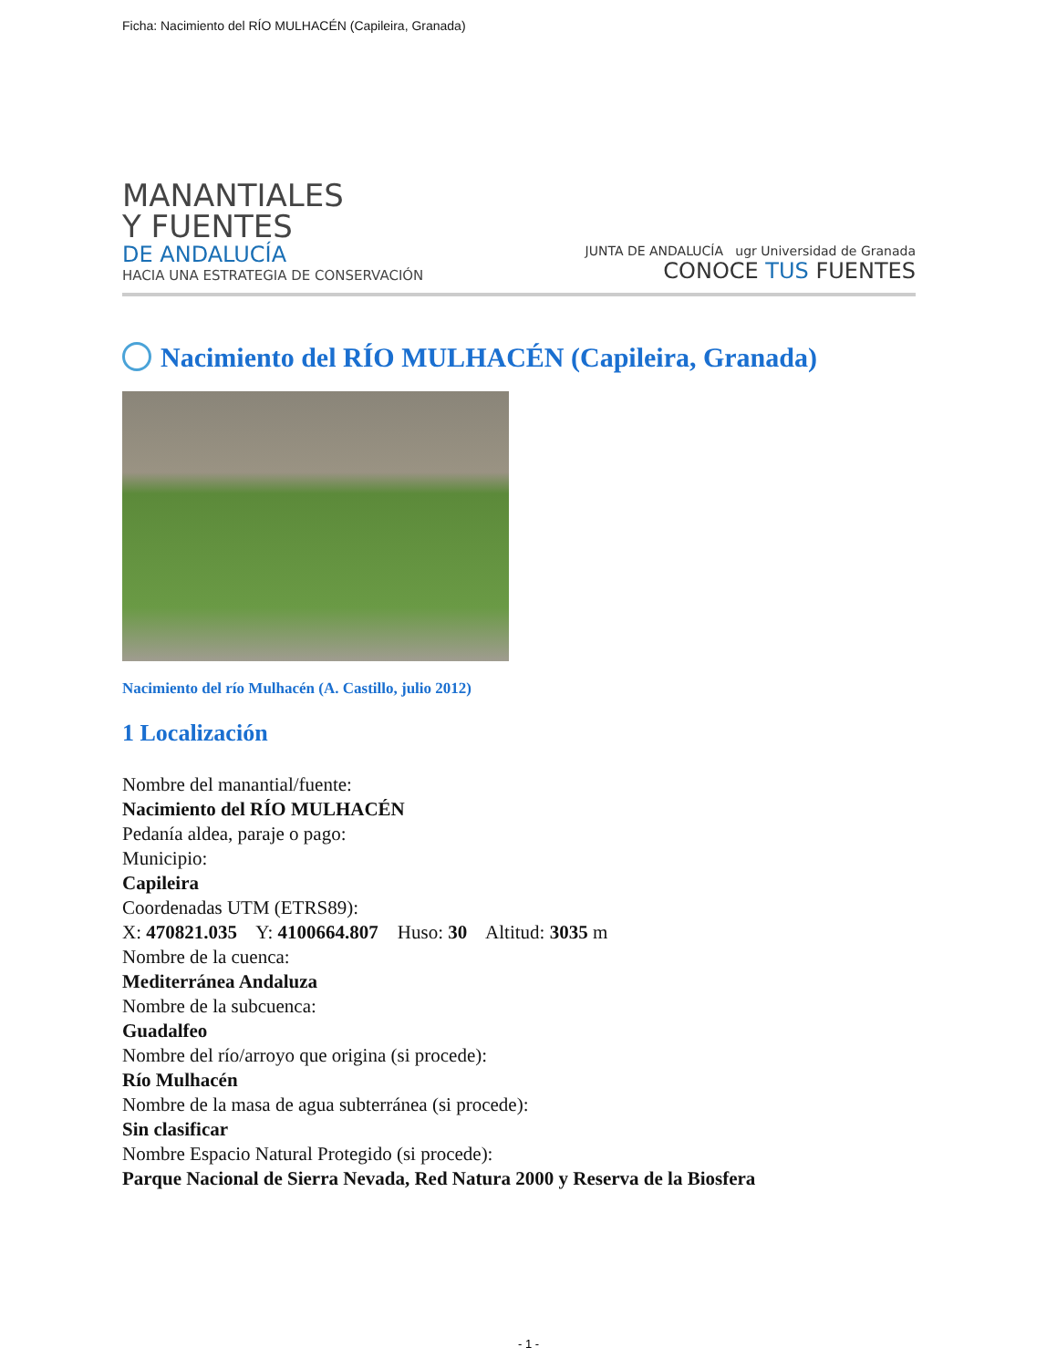Ficha: Nacimiento del RÍO MULHACÉN (Capileira, Granada)
MANANTIALES
Y FUENTES
DE ANDALUCÍA
HACIA UNA ESTRATEGIA DE CONSERVACIÓN
JUNTA DE ANDALUCÍA ugr Universidad de Granada
CONOCE TUS FUENTES
Nacimiento del RÍO MULHACÉN (Capileira, Granada)
Nacimiento del río Mulhacén (A. Castillo, julio 2012)
1 Localización
Nombre del manantial/fuente:
Nacimiento del RÍO MULHACÉN
Pedanía aldea, paraje o pago:
Municipio:
Capileira
Coordenadas UTM (ETRS89):
X: 470821.035 Y: 4100664.807 Huso: 30 Altitud: 3035 m
Nombre de la cuenca:
Mediterránea Andaluza
Nombre de la subcuenca:
Guadalfeo
Nombre del río/arroyo que origina (si procede):
Río Mulhacén
Nombre de la masa de agua subterránea (si procede):
Sin clasificar
Nombre Espacio Natural Protegido (si procede):
Parque Nacional de Sierra Nevada, Red Natura 2000 y Reserva de la Biosfera
- 1 -